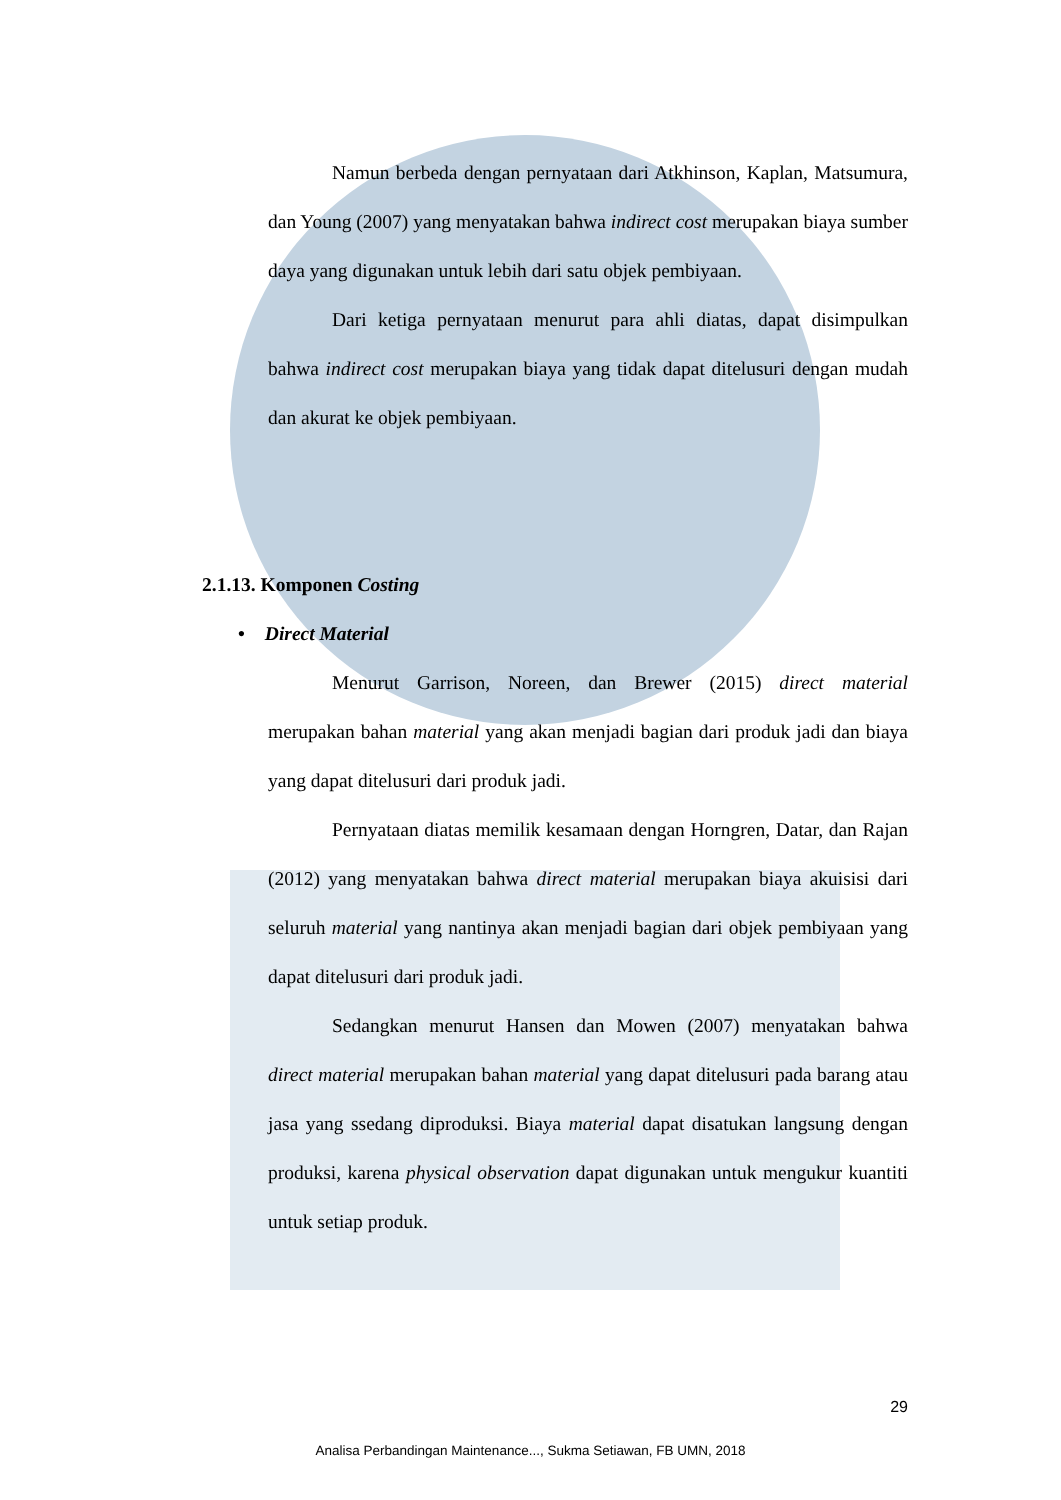Namun berbeda dengan pernyataan dari Atkhinson, Kaplan, Matsumura, dan Young (2007) yang menyatakan bahwa indirect cost merupakan biaya sumber daya yang digunakan untuk lebih dari satu objek pembiyaan.
Dari ketiga pernyataan menurut para ahli diatas, dapat disimpulkan bahwa indirect cost merupakan biaya yang tidak dapat ditelusuri dengan mudah dan akurat ke objek pembiyaan.
2.1.13. Komponen Costing
• Direct Material
Menurut Garrison, Noreen, dan Brewer (2015) direct material merupakan bahan material yang akan menjadi bagian dari produk jadi dan biaya yang dapat ditelusuri dari produk jadi.
Pernyataan diatas memilik kesamaan dengan Horngren, Datar, dan Rajan (2012) yang menyatakan bahwa direct material merupakan biaya akuisisi dari seluruh material yang nantinya akan menjadi bagian dari objek pembiyaan yang dapat ditelusuri dari produk jadi.
Sedangkan menurut Hansen dan Mowen (2007) menyatakan bahwa direct material merupakan bahan material yang dapat ditelusuri pada barang atau jasa yang ssedang diproduksi. Biaya material dapat disatukan langsung dengan produksi, karena physical observation dapat digunakan untuk mengukur kuantiti untuk setiap produk.
29
Analisa Perbandingan Maintenance..., Sukma Setiawan, FB UMN, 2018